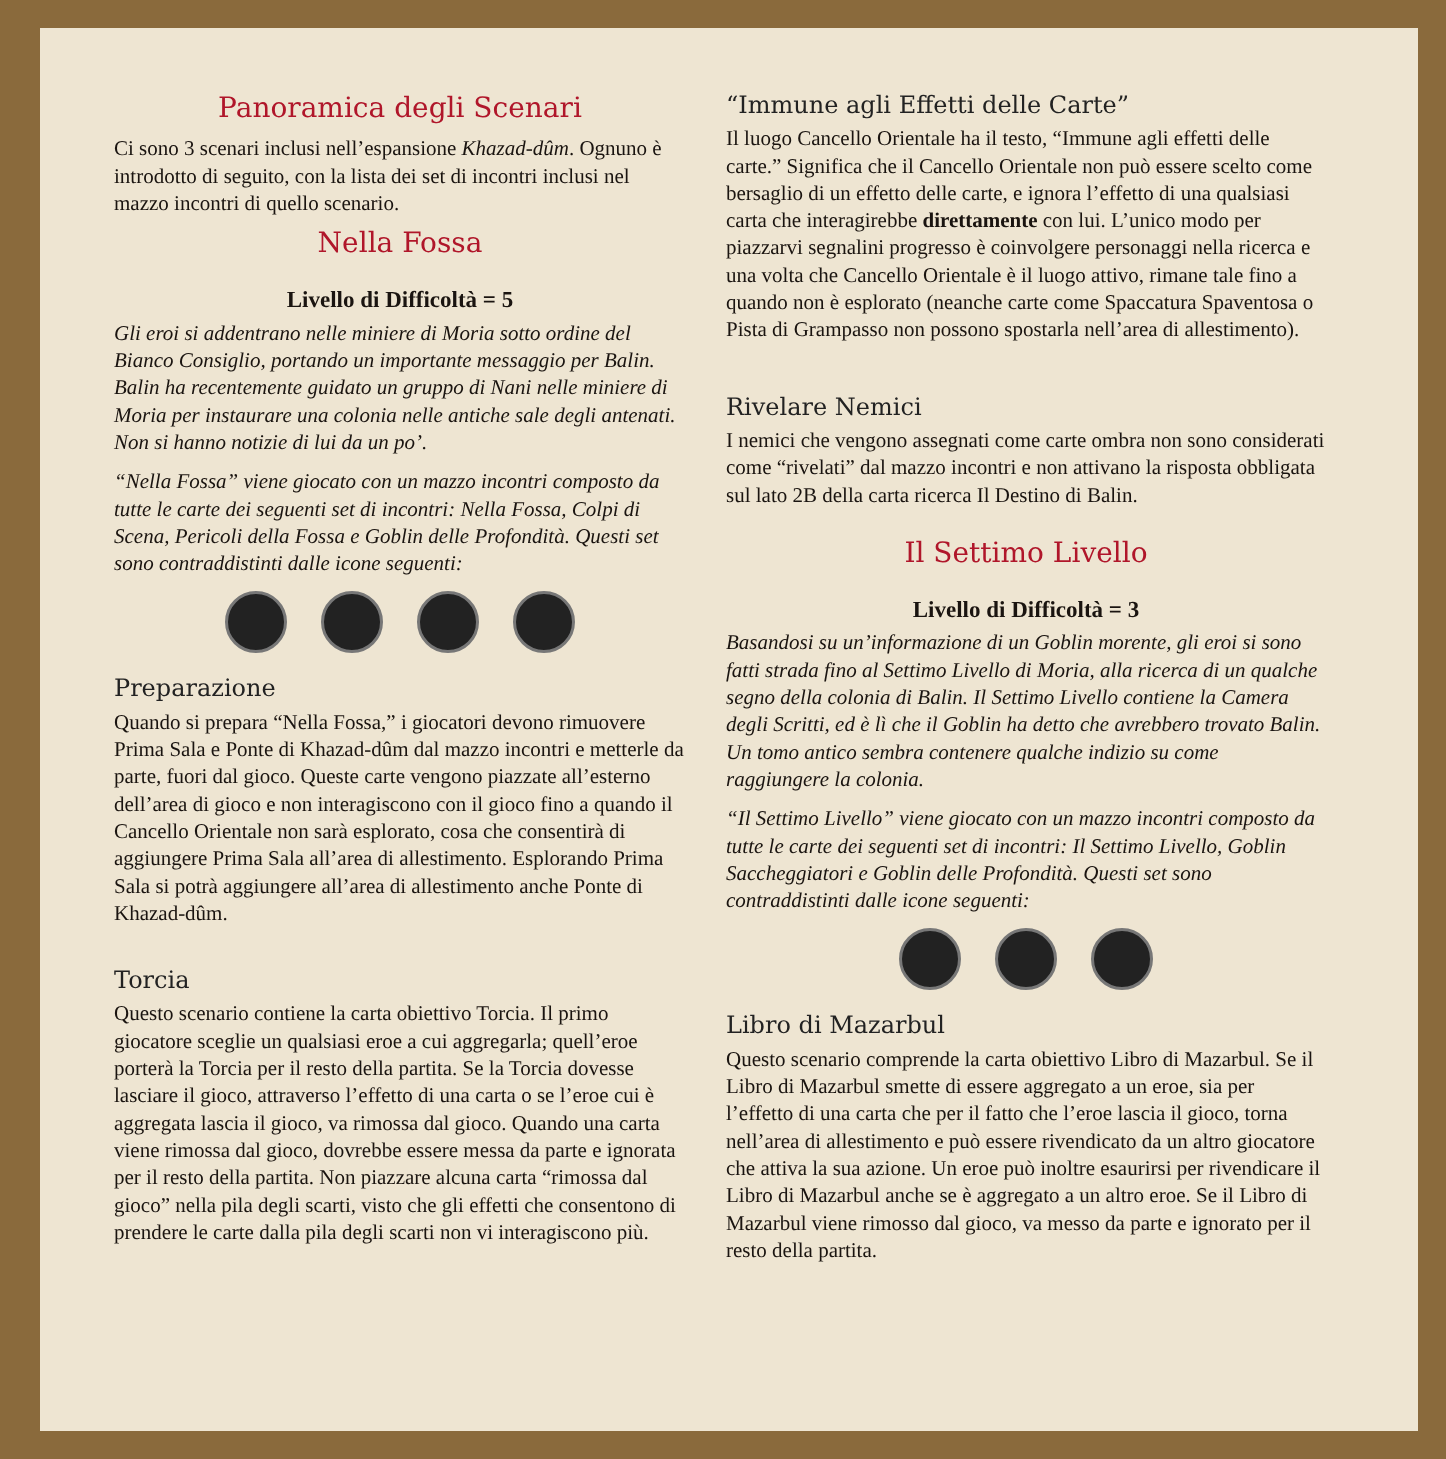Panoramica degli Scenari
Ci sono 3 scenari inclusi nell’espansione Khazad-dûm. Ognuno è introdotto di seguito, con la lista dei set di incontri inclusi nel mazzo incontri di quello scenario.
Nella Fossa
Livello di Difficoltà = 5
Gli eroi si addentrano nelle miniere di Moria sotto ordine del Bianco Consiglio, portando un importante messaggio per Balin. Balin ha recentemente guidato un gruppo di Nani nelle miniere di Moria per instaurare una colonia nelle antiche sale degli antenati. Non si hanno notizie di lui da un po’.
“Nella Fossa” viene giocato con un mazzo incontri composto da tutte le carte dei seguenti set di incontri: Nella Fossa, Colpi di Scena, Pericoli della Fossa e Goblin delle Profondità. Questi set sono contraddistinti dalle icone seguenti:
Preparazione
Quando si prepara “Nella Fossa,” i giocatori devono rimuovere Prima Sala e Ponte di Khazad-dûm dal mazzo incontri e metterle da parte, fuori dal gioco. Queste carte vengono piazzate all’esterno dell’area di gioco e non interagiscono con il gioco fino a quando il Cancello Orientale non sarà esplorato, cosa che consentirà di aggiungere Prima Sala all’area di allestimento. Esplorando Prima Sala si potrà aggiungere all’area di allestimento anche Ponte di Khazad-dûm.
Torcia
Questo scenario contiene la carta obiettivo Torcia. Il primo giocatore sceglie un qualsiasi eroe a cui aggregarla; quell’eroe porterà la Torcia per il resto della partita. Se la Torcia dovesse lasciare il gioco, attraverso l’effetto di una carta o se l’eroe cui è aggregata lascia il gioco, va rimossa dal gioco. Quando una carta viene rimossa dal gioco, dovrebbe essere messa da parte e ignorata per il resto della partita. Non piazzare alcuna carta “rimossa dal gioco” nella pila degli scarti, visto che gli effetti che consentono di prendere le carte dalla pila degli scarti non vi interagiscono più.
“Immune agli Effetti delle Carte”
Il luogo Cancello Orientale ha il testo, “Immune agli effetti delle carte.” Significa che il Cancello Orientale non può essere scelto come bersaglio di un effetto delle carte, e ignora l’effetto di una qualsiasi carta che interagirebbe direttamente con lui. L’unico modo per piazzarvi segnalini progresso è coinvolgere personaggi nella ricerca e una volta che Cancello Orientale è il luogo attivo, rimane tale fino a quando non è esplorato (neanche carte come Spaccatura Spaventosa o Pista di Grampasso non possono spostarla nell’area di allestimento).
Rivelare Nemici
I nemici che vengono assegnati come carte ombra non sono considerati come “rivelati” dal mazzo incontri e non attivano la risposta obbligata sul lato 2B della carta ricerca Il Destino di Balin.
Il Settimo Livello
Livello di Difficoltà = 3
Basandosi su un’informazione di un Goblin morente, gli eroi si sono fatti strada fino al Settimo Livello di Moria, alla ricerca di un qualche segno della colonia di Balin. Il Settimo Livello contiene la Camera degli Scritti, ed è lì che il Goblin ha detto che avrebbero trovato Balin. Un tomo antico sembra contenere qualche indizio su come raggiungere la colonia.
“Il Settimo Livello” viene giocato con un mazzo incontri composto da tutte le carte dei seguenti set di incontri: Il Settimo Livello, Goblin Saccheggiatori e Goblin delle Profondità. Questi set sono contraddistinti dalle icone seguenti:
Libro di Mazarbul
Questo scenario comprende la carta obiettivo Libro di Mazarbul. Se il Libro di Mazarbul smette di essere aggregato a un eroe, sia per l’effetto di una carta che per il fatto che l’eroe lascia il gioco, torna nell’area di allestimento e può essere rivendicato da un altro giocatore che attiva la sua azione. Un eroe può inoltre esaurirsi per rivendicare il Libro di Mazarbul anche se è aggregato a un altro eroe. Se il Libro di Mazarbul viene rimosso dal gioco, va messo da parte e ignorato per il resto della partita.